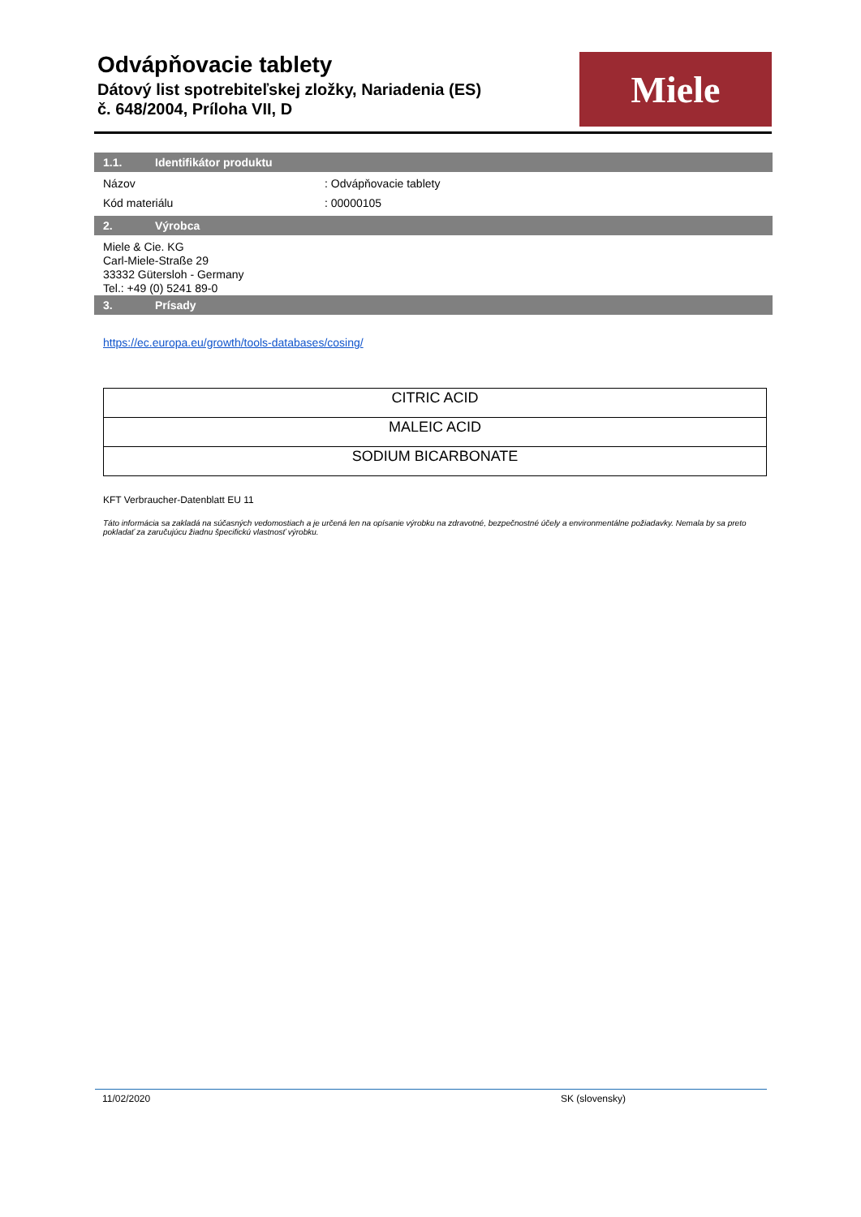Odvápňovacie tablety
Dátový list spotrebiteľskej zložky, Nariadenia (ES)
č. 648/2004, Príloha VII, D
Miele
1.1. Identifikátor produktu
Názov: Odvápňovacie tablety
Kód materiálu: 00000105
2. Výrobca
Miele & Cie. KG
Carl-Miele-Straße 29
33332 Gütersloh - Germany
Tel.: +49 (0) 5241 89-0
3. Prísady
https://ec.europa.eu/growth/tools-databases/cosing/
| CITRIC ACID |
| MALEIC ACID |
| SODIUM BICARBONATE |
KFT Verbraucher-Datenblatt EU 11
Táto informácia sa zakladá na súčasných vedomostiach a je určená len na opísanie výrobku na zdravotné, bezpečnostné účely a environmentálne požiadavky. Nemala by sa preto pokladať za zaručujúcu žiadnu špecifickú vlastnosť výrobku.
11/02/2020 SK (slovensky)